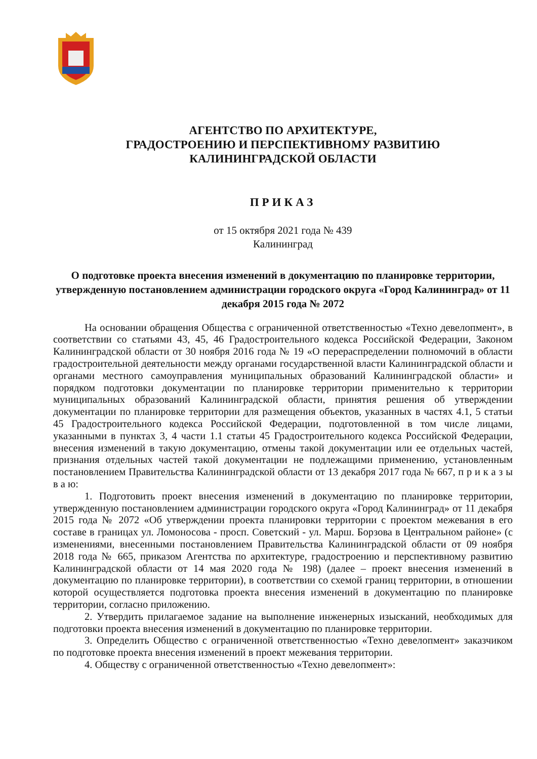АГЕНТСТВО ПО АРХИТЕКТУРЕ,
ГРАДОСТРОЕНИЮ И ПЕРСПЕКТИВНОМУ РАЗВИТИЮ
КАЛИНИНГРАДСКОЙ ОБЛАСТИ
ПРИКАЗ
от 15 октября 2021 года № 439
Калининград
О подготовке проекта внесения изменений в документацию по планировке территории, утвержденную постановлением администрации городского округа «Город Калининград» от 11 декабря 2015 года № 2072
На основании обращения Общества с ограниченной ответственностью «Техно девелопмент», в соответствии со статьями 43, 45, 46 Градостроительного кодекса Российской Федерации, Законом Калининградской области от 30 ноября 2016 года № 19 «О перераспределении полномочий в области градостроительной деятельности между органами государственной власти Калининградской области и органами местного самоуправления муниципальных образований Калининградской области» и порядком подготовки документации по планировке территории применительно к территории муниципальных образований Калининградской области, принятия решения об утверждении документации по планировке территории для размещения объектов, указанных в частях 4.1, 5 статьи 45 Градостроительного кодекса Российской Федерации, подготовленной в том числе лицами, указанными в пунктах 3, 4 части 1.1 статьи 45 Градостроительного кодекса Российской Федерации, внесения изменений в такую документацию, отмены такой документации или ее отдельных частей, признания отдельных частей такой документации не подлежащими применению, установленным постановлением Правительства Калининградской области от 13 декабря 2017 года № 667, п р и к а з ы в а ю:
1. Подготовить проект внесения изменений в документацию по планировке территории, утвержденную постановлением администрации городского округа «Город Калининград» от 11 декабря 2015 года № 2072 «Об утверждении проекта планировки территории с проектом межевания в его составе в границах ул. Ломоносова - просп. Советский - ул. Марш. Борзова в Центральном районе» (с изменениями, внесенными постановлением Правительства Калининградской области от 09 ноября 2018 года № 665, приказом Агентства по архитектуре, градостроению и перспективному развитию Калининградской области от 14 мая 2020 года № 198) (далее – проект внесения изменений в документацию по планировке территории), в соответствии со схемой границ территории, в отношении которой осуществляется подготовка проекта внесения изменений в документацию по планировке территории, согласно приложению.
2. Утвердить прилагаемое задание на выполнение инженерных изысканий, необходимых для подготовки проекта внесения изменений в документацию по планировке территории.
3. Определить Общество с ограниченной ответственностью «Техно девелопмент» заказчиком по подготовке проекта внесения изменений в проект межевания территории.
4. Обществу с ограниченной ответственностью «Техно девелопмент»: